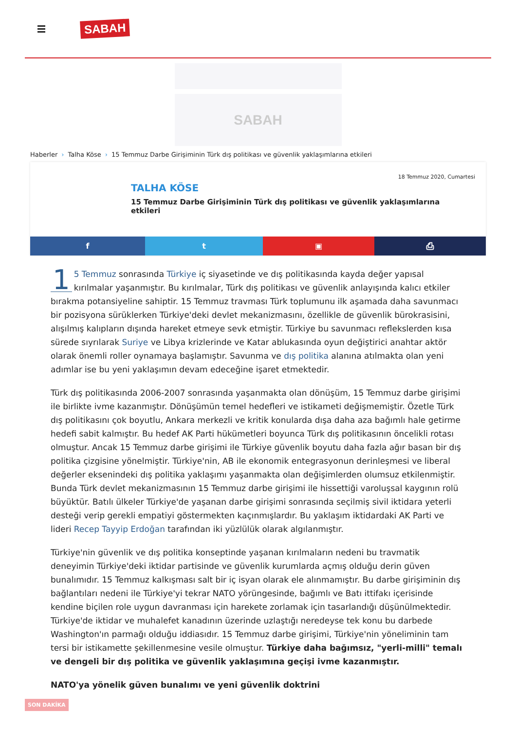SABAH
SABAH
Haberler › Talha Köse › 15 Temmuz Darbe Girişiminin Türk dış politikası ve güvenlik yaklaşımlarına etkileri
18 Temmuz 2020, Cumartesi
TALHA KÖSE
15 Temmuz Darbe Girişiminin Türk dış politikası ve güvenlik yaklaşımlarına etkileri
f t ▣ ⎙
1 5 Temmuz sonrasında Türkiye iç siyasetinde ve dış politikasında kayda değer yapısal kırılmalar yaşanmıştır. Bu kırılmalar, Türk dış politikası ve güvenlik anlayışında kalıcı etkiler bırakma potansiyeline sahiptir. 15 Temmuz travması Türk toplumunu ilk aşamada daha savunmacı bir pozisyona sürüklerken Türkiye'deki devlet mekanizmasını, özellikle de güvenlik bürokrasisini, alışılmış kalıpların dışında hareket etmeye sevk etmiştir. Türkiye bu savunmacı reflekslerden kısa sürede sıyrılarak Suriye ve Libya krizlerinde ve Katar ablukasında oyun değiştirici anahtar aktör olarak önemli roller oynamaya başlamıştır. Savunma ve dış politika alanına atılmakta olan yeni adımlar ise bu yeni yaklaşımın devam edeceğine işaret etmektedir.
Türk dış politikasında 2006-2007 sonrasında yaşanmakta olan dönüşüm, 15 Temmuz darbe girişimi ile birlikte ivme kazanmıştır. Dönüşümün temel hedefleri ve istikameti değişmemiştir. Özetle Türk dış politikasını çok boyutlu, Ankara merkezli ve kritik konularda dışa daha aza bağımlı hale getirme hedefi sabit kalmıştır. Bu hedef AK Parti hükümetleri boyunca Türk dış politikasının öncelikli rotası olmuştur. Ancak 15 Temmuz darbe girişimi ile Türkiye güvenlik boyutu daha fazla ağır basan bir dış politika çizgisine yönelmiştir. Türkiye'nin, AB ile ekonomik entegrasyonun derinleşmesi ve liberal değerler eksenindeki dış politika yaklaşımı yaşanmakta olan değişimlerden olumsuz etkilenmiştir. Bunda Türk devlet mekanizmasının 15 Temmuz darbe girişimi ile hissettiği varoluşsal kaygının rolü büyüktür. Batılı ülkeler Türkiye'de yaşanan darbe girişimi sonrasında seçilmiş sivil iktidara yeterli desteği verip gerekli empatiyi göstermekten kaçınmışlardır. Bu yaklaşım iktidardaki AK Parti ve lideri Recep Tayyip Erdoğan tarafından iki yüzlülük olarak algılanmıştır.
Türkiye'nin güvenlik ve dış politika konseptinde yaşanan kırılmaların nedeni bu travmatik deneyimin Türkiye'deki iktidar partisinde ve güvenlik kurumlarda açmış olduğu derin güven bunalımıdır. 15 Temmuz kalkışması salt bir iç isyan olarak ele alınmamıştır. Bu darbe girişiminin dış bağlantıları nedeni ile Türkiye'yi tekrar NATO yörüngesinde, bağımlı ve Batı ittifakı içerisinde kendine biçilen role uygun davranması için harekete zorlamak için tasarlandığı düşünülmektedir. Türkiye'de iktidar ve muhalefet kanadının üzerinde uzlaştığı neredeyse tek konu bu darbede Washington'ın parmağı olduğu iddiasıdır. 15 Temmuz darbe girişimi, Türkiye'nin yöneliminin tam tersi bir istikamette şekillenmesine vesile olmuştur. Türkiye daha bağımsız, "yerli-milli" temalı ve dengeli bir dış politika ve güvenlik yaklaşımına geçişi ivme kazanmıştır.
NATO'ya yönelik güven bunalımı ve yeni güvenlik doktrini
SON DAKİKA